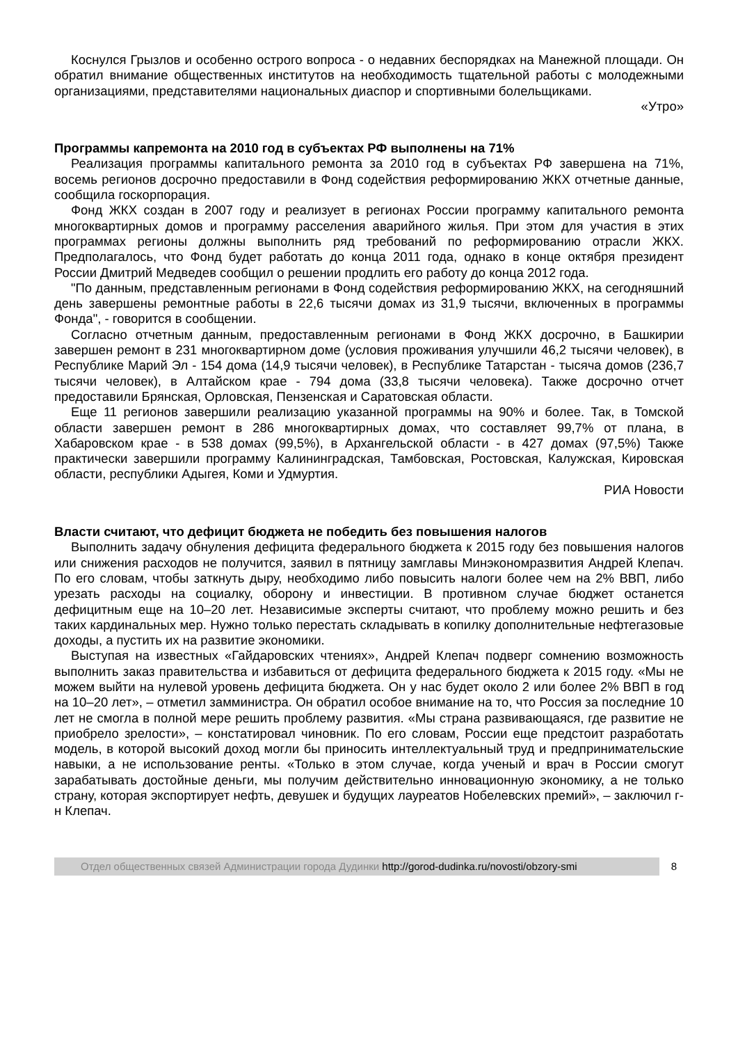Коснулся Грызлов и особенно острого вопроса - о недавних беспорядках на Манежной площади. Он обратил внимание общественных институтов на необходимость тщательной работы с молодежными организациями, представителями национальных диаспор и спортивными болельщиками.
«Утро»
Программы капремонта на 2010 год в субъектах РФ выполнены на 71%
Реализация программы капитального ремонта за 2010 год в субъектах РФ завершена на 71%, восемь регионов досрочно предоставили в Фонд содействия реформированию ЖКХ отчетные данные, сообщила госкорпорация.
Фонд ЖКХ создан в 2007 году и реализует в регионах России программу капитального ремонта многоквартирных домов и программу расселения аварийного жилья. При этом для участия в этих программах регионы должны выполнить ряд требований по реформированию отрасли ЖКХ. Предполагалось, что Фонд будет работать до конца 2011 года, однако в конце октября президент России Дмитрий Медведев сообщил о решении продлить его работу до конца 2012 года.
"По данным, представленным регионами в Фонд содействия реформированию ЖКХ, на сегодняшний день завершены ремонтные работы в 22,6 тысячи домах из 31,9 тысячи, включенных в программы Фонда", - говорится в сообщении.
Согласно отчетным данным, предоставленным регионами в Фонд ЖКХ досрочно, в Башкирии завершен ремонт в 231 многоквартирном доме (условия проживания улучшили 46,2 тысячи человек), в Республике Марий Эл - 154 дома (14,9 тысячи человек), в Республике Татарстан - тысяча домов (236,7 тысячи человек), в Алтайском крае - 794 дома (33,8 тысячи человека). Также досрочно отчет предоставили Брянская, Орловская, Пензенская и Саратовская области.
Еще 11 регионов завершили реализацию указанной программы на 90% и более. Так, в Томской области завершен ремонт в 286 многоквартирных домах, что составляет 99,7% от плана, в Хабаровском крае - в 538 домах (99,5%), в Архангельской области - в 427 домах (97,5%) Также практически завершили программу Калининградская, Тамбовская, Ростовская, Калужская, Кировская области, республики Адыгея, Коми и Удмуртия.
РИА Новости
Власти считают, что дефицит бюджета не победить без повышения налогов
Выполнить задачу обнуления дефицита федерального бюджета к 2015 году без повышения налогов или снижения расходов не получится, заявил в пятницу замглавы Минэкономразвития Андрей Клепач. По его словам, чтобы заткнуть дыру, необходимо либо повысить налоги более чем на 2% ВВП, либо урезать расходы на социалку, оборону и инвестиции. В противном случае бюджет останется дефицитным еще на 10–20 лет. Независимые эксперты считают, что проблему можно решить и без таких кардинальных мер. Нужно только перестать складывать в копилку дополнительные нефтегазовые доходы, а пустить их на развитие экономики.
Выступая на известных «Гайдаровских чтениях», Андрей Клепач подверг сомнению возможность выполнить заказ правительства и избавиться от дефицита федерального бюджета к 2015 году. «Мы не можем выйти на нулевой уровень дефицита бюджета. Он у нас будет около 2 или более 2% ВВП в год на 10–20 лет», – отметил замминистра. Он обратил особое внимание на то, что Россия за последние 10 лет не смогла в полной мере решить проблему развития. «Мы страна развивающаяся, где развитие не приобрело зрелости», – констатировал чиновник. По его словам, России еще предстоит разработать модель, в которой высокий доход могли бы приносить интеллектуальный труд и предпринимательские навыки, а не использование ренты. «Только в этом случае, когда ученый и врач в России смогут зарабатывать достойные деньги, мы получим действительно инновационную экономику, а не только страну, которая экспортирует нефть, девушек и будущих лауреатов Нобелевских премий», – заключил г-н Клепач.
Отдел общественных связей Администрации города Дудинки http://gorod-dudinka.ru/novosti/obzory-smi
8